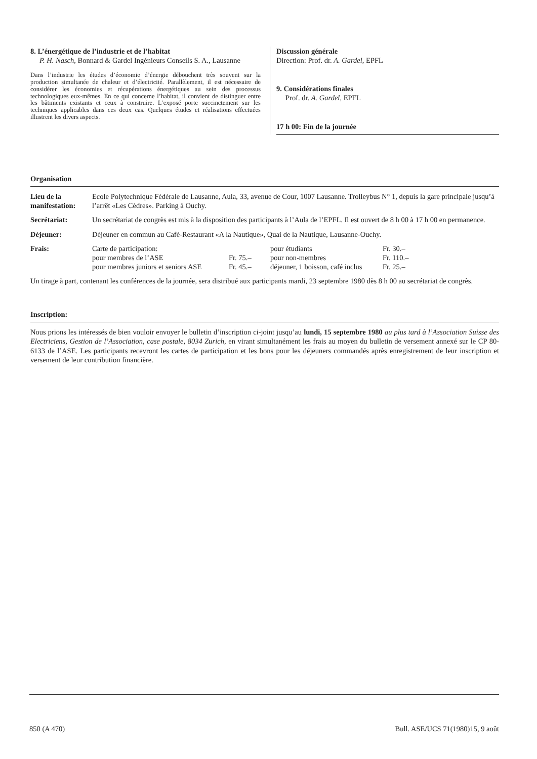8. L’énergétique de l’industrie et de l’habitat
P. H. Nasch, Bonnard & Gardel Ingénieurs Conseils S. A., Lausanne
Dans l’industrie les études d’économie d’énergie débouchent très souvent sur la production simultanée de chaleur et d’électricité. Parallèlement, il est nécessaire de considérer les économies et récupérations énergétiques au sein des processus technologiques eux-mêmes. En ce qui concerne l’habitat, il convient de distinguer entre les bâtiments existants et ceux à construire. L’exposé porte succinctement sur les techniques applicables dans ces deux cas. Quelques études et réalisations effectuées illustrent les divers aspects.
Discussion générale
Direction: Prof. dr. A. Gardel, EPFL
9. Considérations finales
Prof. dr. A. Gardel, EPFL
17 h 00: Fin de la journée
Organisation
| Lieu de la manifestation: | Ecole Polytechnique Fédérale de Lausanne, Aula, 33, avenue de Cour, 1007 Lausanne. Trolleybus N° 1, depuis la gare principale jusqu’à l’arrêt «Les Cèdres». Parking à Ouchy. |
| Secrétariat: | Un secrétariat de congrès est mis à la disposition des participants à l’Aula de l’EPFL. Il est ouvert de 8 h 00 à 17 h 00 en permanence. |
| Déjeuner: | Déjeuner en commun au Café-Restaurant «A la Nautique», Quai de la Nautique, Lausanne-Ouchy. |
| Frais: | / Carte de participation: / / pour étudiants / Fr. 30.– / / pour membres de l’ASE / Fr. 75.– / pour non-membres / Fr. 110.– / / pour membres juniors et seniors ASE / Fr. 45.– / déjeuner, 1 boisson, café inclus / Fr. 25.– / |
Un tirage à part, contenant les conférences de la journée, sera distribué aux participants mardi, 23 septembre 1980 dès 8 h 00 au secrétariat de congrès.
Inscription:
Nous prions les intéressés de bien vouloir envoyer le bulletin d’inscription ci-joint jusqu’au lundi, 15 septembre 1980 au plus tard à l’Association Suisse des Electriciens, Gestion de l’Association, case postale, 8034 Zurich, en virant simultanément les frais au moyen du bulletin de versement annexé sur le CP 80-6133 de l’ASE. Les participants recevront les cartes de participation et les bons pour les déjeuners commandés après enregistrement de leur inscription et versement de leur contribution financière.
850 (A 470) Bull. ASE/UCS 71(1980)15, 9 août